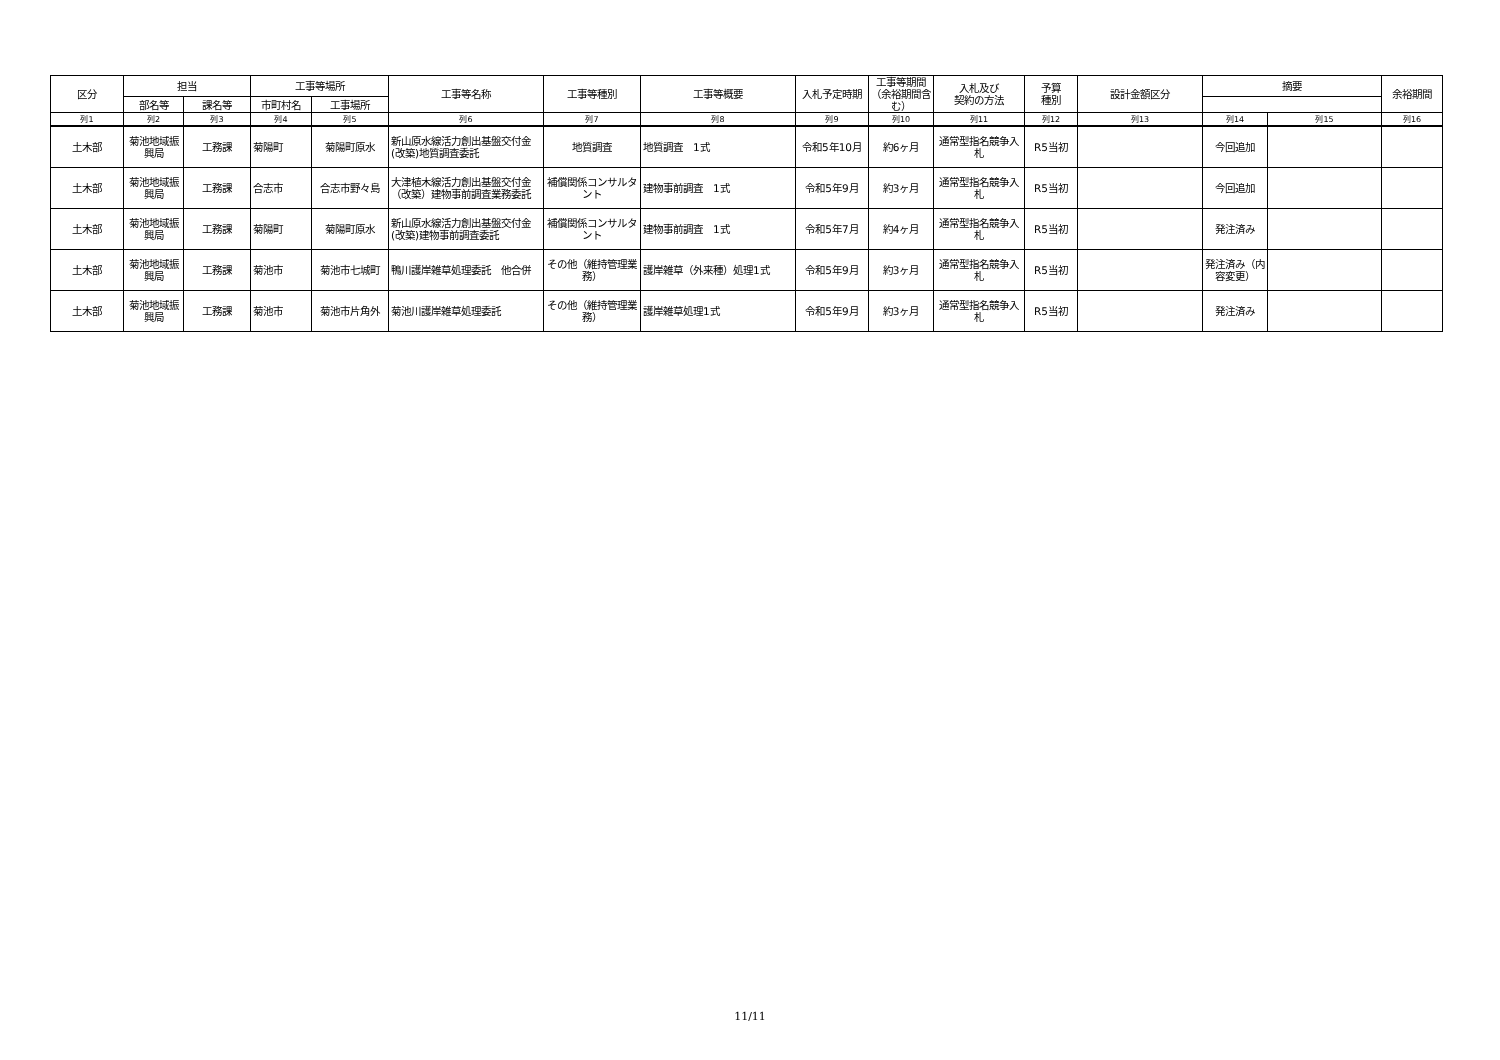| 区分 | 担当 | | 工事等場所 | | 工事等名称 | 工事等種別 | 工事等概要 | 入札予定時期 | 工事等期間（余裕期間含む） | 入札及び 契約の方法 | 予算 種別 | 設計金額区分 | 摘要 | | 余裕期間 |
| --- | --- | --- | --- | --- | --- | --- | --- | --- | --- | --- | --- | --- | --- | --- | --- |
| | 部名等 | 課名等 | 市町村名 | 工事場所 | | | | | | | | | | | |
| 列1 | 列2 | 列3 | 列4 | 列5 | 列6 | 列7 | 列8 | 列9 | 列10 | 列11 | 列12 | 列13 | 列14 | 列15 | 列16 |
| 土木部 | 菊池地域振興局 | 工務課 | 菊陽町 | 菊陽町原水 | 新山原水線活力創出基盤交付金(改築)地質調査委託 | 地質調査 | 地質調査 1式 | 令和5年10月 | 約6ヶ月 | 通常型指名競争入札 | R5当初 | | 今回追加 | | |
| 土木部 | 菊池地域振興局 | 工務課 | 合志市 | 合志市野々島 | 大津植木線活力創出基盤交付金（改築）建物事前調査業務委託 | 補償関係コンサルタント | 建物事前調査 1式 | 令和5年9月 | 約3ヶ月 | 通常型指名競争入札 | R5当初 | | 今回追加 | | |
| 土木部 | 菊池地域振興局 | 工務課 | 菊陽町 | 菊陽町原水 | 新山原水線活力創出基盤交付金(改築)建物事前調査委託 | 補償関係コンサルタント | 建物事前調査 1式 | 令和5年7月 | 約4ヶ月 | 通常型指名競争入札 | R5当初 | | 発注済み | | |
| 土木部 | 菊池地域振興局 | 工務課 | 菊池市 | 菊池市七城町 | 鴨川護岸雑草処理委託 他合併 | その他（維持管理業務） | 護岸雑草（外来種）処理1式 | 令和5年9月 | 約3ヶ月 | 通常型指名競争入札 | R5当初 | | 発注済み（内容変更） | | |
| 土木部 | 菊池地域振興局 | 工務課 | 菊池市 | 菊池市片角外 | 菊池川護岸雑草処理委託 | その他（維持管理業務） | 護岸雑草処理1式 | 令和5年9月 | 約3ヶ月 | 通常型指名競争入札 | R5当初 | | 発注済み | | |
11/11